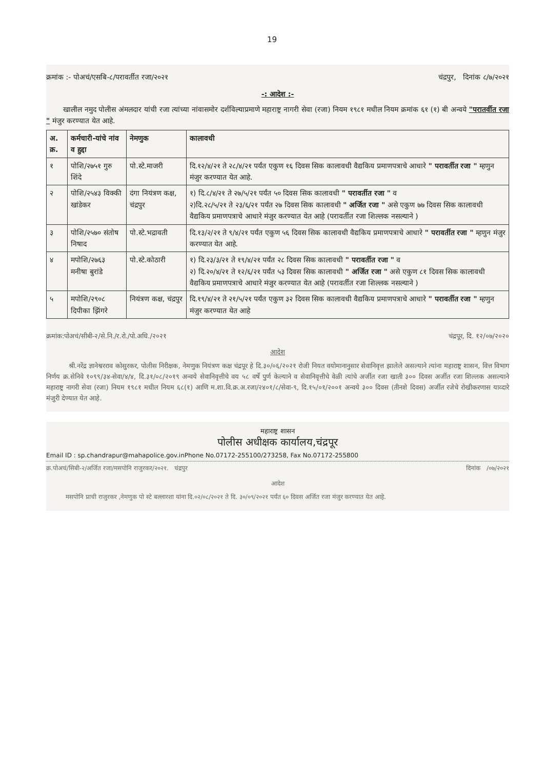19
क्रमांक :- पोअचं/एसबि-८/परावर्तीत रजा/२०२१ चंद्रपुर, दिनांक ८/७/२०२१
-: आदेश :-
खालील नमुद पोलीस अंमलदार यांची रजा त्यांच्या नांवासमोर दर्शविल्याप्रमाणे महाराष्ट्र नागरी सेवा (रजा) नियम १९८१ मधील नियम क्रमांक ६१ (१) बी अन्वये "परातर्वीत रजा " मंजुर करण्यात येत आहे.
| अ. क्र. | कर्मचारी-यांचे नांव व हुद्दा | नेमणुक | कालावधी |
| --- | --- | --- | --- |
| १ | पोशि/२७५१ गुरु शिंदे | पो.स्टे.माजरी | दि.१२/४/२१ ते २८/४/२१ पर्यंत एकुण १६ दिवस सिक कालावधी वैद्यकिय प्रमाणपत्राचे आधारे " परावर्तीत रजा " म्हणुन मंजुर करण्यात येत आहे. |
| २ | पोशि/२५४३ विक्की खांडेकर | दंगा नियंत्रण कक्ष, चंद्रपुर | १) दि.८/४/२१ ते २७/५/२१ पर्यंत ५० दिवस सिक कालावधी " परावर्तीत रजा " व २)दि.२८/५/२१ ते २३/६/२१ पर्यंत २७ दिवस सिक कालावधी " अर्जित रजा " असे एकुण ७७ दिवस सिक कालावधी वैद्यकिय प्रमाणपत्राचे आधारे मंजुर करण्यात येत आहे (परावर्तीत रजा शिल्लक नसल्याने ) |
| ३ | पोशि/२५७० संतोष निषाद | पो.स्टे.भद्रावती | दि.१३/२/२१ ते ९/४/२१ पर्यंत एकुण ५६ दिवस सिक कालावधी वैद्यकिय प्रमाणपत्राचे आधारे " परावर्तीत रजा " म्हणुन मंजुर करण्यात येत आहे. |
| ४ | मपोशि/२७६३ मनीषा बुरांडे | पो.स्टे.कोठारी | १) दि.२३/३/२१ ते १९/४/२१ पर्यंत २८ दिवस सिक कालावधी " परावर्तीत रजा " व २) दि.२०/४/२१ ते १२/६/२१ पर्यंत ५३ दिवस सिक कालावधी " अर्जित रजा " असे एकुण ८१ दिवस सिक कालावधी वैद्यकिय प्रमाणपत्राचे आधारे मंजुर करण्यात येत आहे (परावर्तीत रजा शिल्लक नसल्याने ) |
| ५ | मपोशि/२९०८ दिपीका झिंगरे | नियंत्रण कक्ष, चंद्रपुर | दि.१९/४/२१ ते २१/५/२१ पर्यंत एकुण ३२ दिवस सिक कालावधी वैद्यकिय प्रमाणपत्राचे आधारे " परावर्तीत रजा " म्हणुन मंजुर करण्यात येत आहे |
क्रमांक:पोअचं/सीबी-२/से.नि./र.रो./पो.अधि./२०२१ चंद्रपूर, दि. १२/०७/२०२०
आदेश
श्री.नरेंद्र ज्ञानेश्वरराव कोसुरकर, पोलीस निरीक्षक, नेमणुक नियंत्रण कक्ष चंद्रपूर हे दि.३०/०६/२०२१ रोजी नियत वयोमानानुसार सेवानिवृत्त झालेले असल्याने त्यांना महाराष्ट्र शासन, वित्त विभाग निर्णय क्र.सेनिवे १०९९/३४-सेवा/४/४, दि.३१/०८/२०१९ अन्वये सेवानिवृत्तीचे वय ५८ वर्षे पुर्ण केल्याने व सेवानिवृत्तीचे वेळी त्यांचे अर्जीत रजा खाती ३०० दिवस अर्जीत रजा शिल्लक असल्याने महाराष्ट्र नागरी सेवा (रजा) नियम १९८१ मधील नियम ६८(१) आणि म.शा.वि.क्र.अ.रजा/२४०१/८/सेवा-९, दि.१५/०१/२००१ अन्वये ३०० दिवस (तीनशे दिवस) अर्जीत रजेचे रोखीकरणास याव्दारे मंजुरी देण्यात येत आहे.
महाराष्ट्र शासन
पोलीस अधीक्षक कार्यालय,चंद्रपूर
Email ID : sp.chandrapur@mahapolice.gov.inPhone No.07172-255100/273258, Fax No.07172-255800
क्र.पोअचं/सिबी-२/अर्जित रजा/मसपोनि राजुरकर/२०२१. चंद्रपुर दिनांक /०७/२०२१
आदेश
मसपोनि प्राची राजुरकर ,नेमणुक पो स्टे बल्लारशा यांना दि.०२/०८/२०२१ ते दि. ३०/०९/२०२१ पर्यंत ६० दिवस अर्जित रजा मंजुर करण्यात येत आहे.